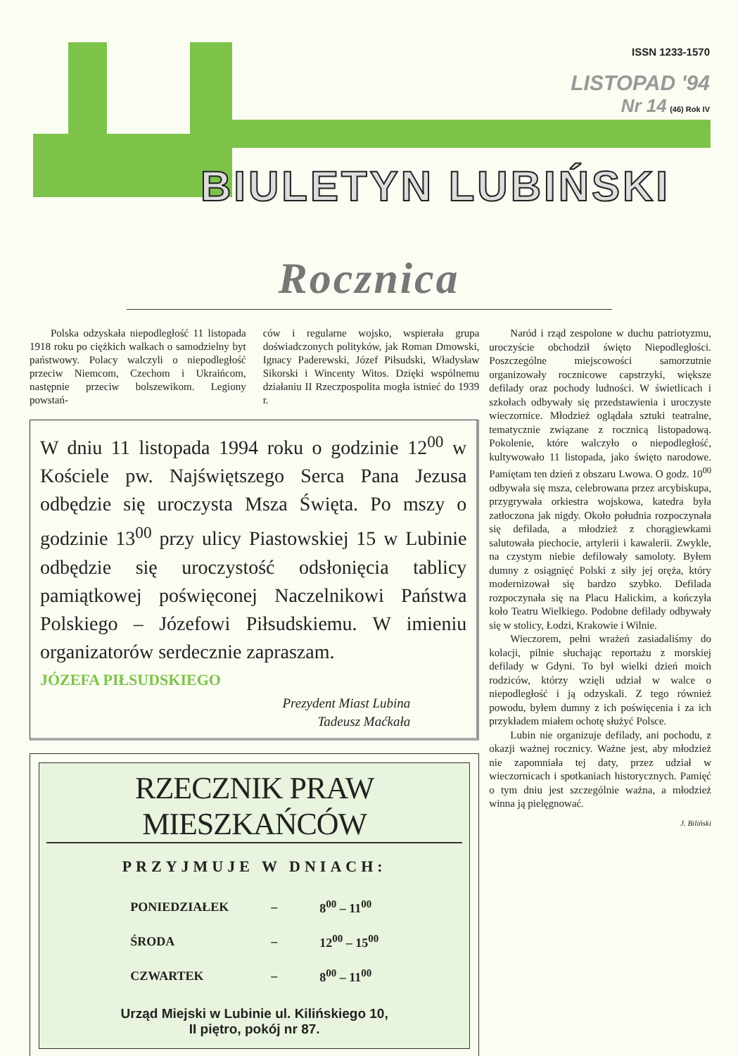ISSN 1233-1570
LISTOPAD '94
Nr 14 (46) Rok IV
BIULETYN LUBIŃSKI
Rocznica
Polska odzyskała niepodległość 11 listopada 1918 roku po ciężkich walkach o samodzielny byt państwowy. Polacy walczyli o niepodległość przeciw Niemcom, Czechom i Ukraińcom, następnie przeciw bolszewikom. Legiony powstań-
ców i regularne wojsko, wspierała grupa doświadczonych polityków, jak Roman Dmowski, Ignacy Paderewski, Józef Piłsudski, Władysław Sikorski i Wincenty Witos. Dzięki wspólnemu działaniu II Rzeczpospolita mogła istnieć do 1939 r.
W dniu 11 listopada 1994 roku o godzinie 12<sup>00</sup> w Kościele pw. Najświętszego Serca Pana Jezusa odbędzie się uroczysta Msza Święta. Po mszy o godzinie 13<sup>00</sup> przy ulicy Piastowskiej 15 w Lubinie odbędzie się uroczystość odsłonięcia tablicy pamiątkowej poświęconej Naczelnikowi Państwa Polskiego – Józefowi Piłsudskiemu. W imieniu organizatorów serdecznie zapraszam.
JÓZEFA PIŁSUDSKIEGO
Prezydent Miast Lubina
Tadeusz Maćkała
RZECZNIK PRAW MIESZKAŃCÓW
PRZYJMUJE W DNIACH:
| PONIEDZIAŁEK | – | 8<sup>00</sup> – 11<sup>00</sup> |
| ŚRODA | – | 12<sup>00</sup> – 15<sup>00</sup> |
| CZWARTEK | – | 8<sup>00</sup> – 11<sup>00</sup> |
Urząd Miejski w Lubinie ul. Kilińskiego 10,
II piętro, pokój nr 87.
Naród i rząd zespolone w duchu patriotyzmu, uroczyście obchodził święto Niepodległości. Poszczególne miejscowości samorzutnie organizowały rocznicowe capstrzyki, większe defilady oraz pochody ludności. W świetlicach i szkołach odbywały się przedstawienia i uroczyste wieczornice. Młodzież oglądała sztuki teatralne, tematycznie związane z rocznicą listopadową. Pokolenie, które walczyło o niepodległość, kultywowało 11 listopada, jako święto narodowe. Pamiętam ten dzień z obszaru Lwowa. O godz. 10<sup>00</sup> odbywała się msza, celebrowana przez arcybiskupa, przygrywała orkiestra wojskowa, katedra była zatłoczona jak nigdy. Około południa rozpoczynała się defilada, a młodzież z chorągiewkami salutowała piechocie, artylerii i kawalerii. Zwykle, na czystym niebie defilowały samoloty. Byłem dumny z osiągnięć Polski z siły jej oręża, który modernizował się bardzo szybko. Defilada rozpoczynała się na Placu Halickim, a kończyła koło Teatru Wielkiego. Podobne defilady odbywały się w stolicy, Łodzi, Krakowie i Wilnie.
Wieczorem, pełni wrażeń zasiadaliśmy do kolacji, pilnie słuchając reportażu z morskiej defilady w Gdyni. To był wielki dzień moich rodziców, którzy wzięli udział w walce o niepodległość i ją odzyskali. Z tego również powodu, byłem dumny z ich poświęcenia i za ich przykładem miałem ochotę służyć Polsce.
Lubin nie organizuje defilady, ani pochodu, z okazji ważnej rocznicy. Ważne jest, aby młodzież nie zapomniała tej daty, przez udział w wieczornicach i spotkaniach historycznych. Pamięć o tym dniu jest szczególnie ważna, a młodzież winna ją pielęgnować.
J. Biliński